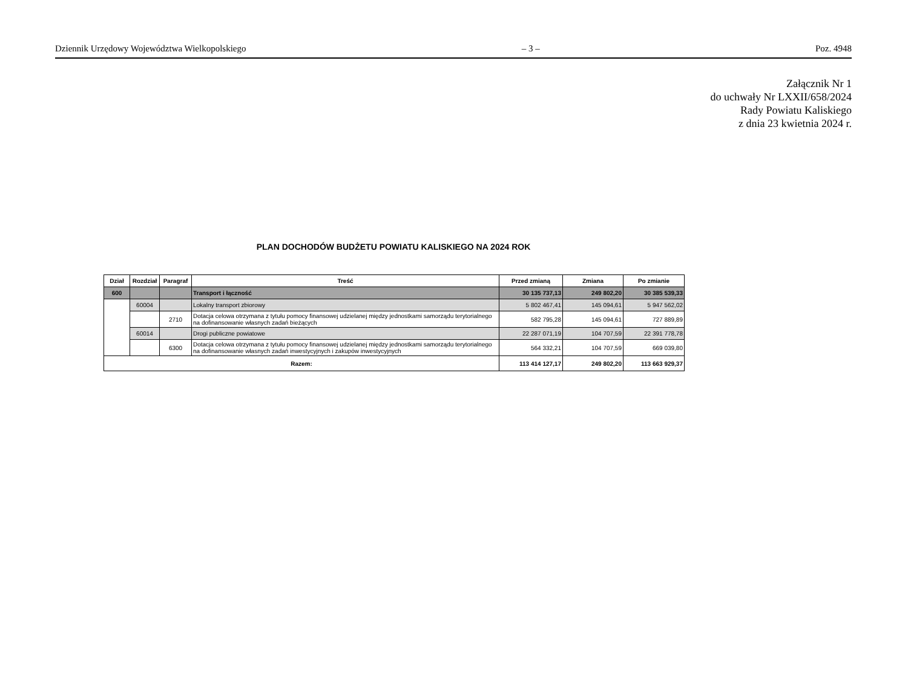Dziennik Urzędowy Województwa Wielkopolskiego – 3 – Poz. 4948
Załącznik Nr 1
do uchwały Nr LXXII/658/2024
Rady Powiatu Kaliskiego
z dnia 23 kwietnia 2024 r.
PLAN DOCHODÓW BUDŻETU POWIATU KALISKIEGO NA 2024 ROK
| Dział | Rozdział | Paragraf | Treść | Przed zmianą | Zmiana | Po zmianie |
| --- | --- | --- | --- | --- | --- | --- |
| 600 | | | Transport i łączność | 30 135 737,13 | 249 802,20 | 30 385 539,33 |
| | 60004 | | Lokalny transport zbiorowy | 5 802 467,41 | 145 094,61 | 5 947 562,02 |
| | | 2710 | Dotacja celowa otrzymana z tytułu pomocy finansowej udzielanej między jednostkami samorządu terytorialnego na dofinansowanie własnych zadań bieżących | 582 795,28 | 145 094,61 | 727 889,89 |
| | 60014 | | Drogi publiczne powiatowe | 22 287 071,19 | 104 707,59 | 22 391 778,78 |
| | | 6300 | Dotacja celowa otrzymana z tytułu pomocy finansowej udzielanej między jednostkami samorządu terytorialnego na dofinansowanie własnych zadań inwestycyjnych i zakupów inwestycyjnych | 564 332,21 | 104 707,59 | 669 039,80 |
| Razem: | | | | 113 414 127,17 | 249 802,20 | 113 663 929,37 |